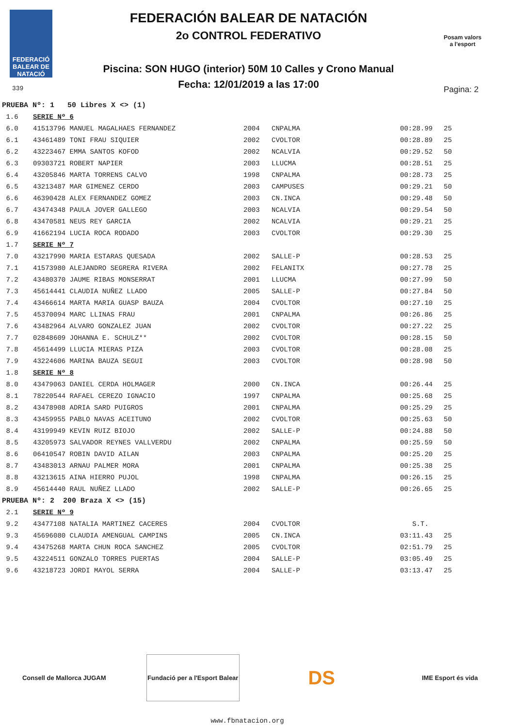FEDERACIÓ BALEAR DE NATACIÓ
339
FEDERACIÓN BALEAR DE NATACIÓN
2o CONTROL FEDERATIVO
Piscina: SON HUGO (interior) 50M 10 Calles y Crono Manual
Fecha: 12/01/2019 a las 17:00
Posam valors
a l'esport
Pagina: 2
| PRUEBA Nº: 1 50 Libres X <> (1) | | | | | |
| 1.6 | SERIE Nº 6 | | | | |
| 6.0 | 41513796 MANUEL MAGALHAES FERNANDEZ | 2004 | CNPALMA | 00:28.99 | 25 |
| 6.1 | 43461489 TONI FRAU SIQUIER | 2002 | CVOLTOR | 00:28.89 | 25 |
| 6.2 | 43223467 EMMA SANTOS KOFOD | 2002 | NCALVIA | 00:29.52 | 50 |
| 6.3 | 09303721 ROBERT NAPIER | 2003 | LLUCMA | 00:28.51 | 25 |
| 6.4 | 43205846 MARTA TORRENS CALVO | 1998 | CNPALMA | 00:28.73 | 25 |
| 6.5 | 43213487 MAR GIMENEZ CERDO | 2003 | CAMPUSES | 00:29.21 | 50 |
| 6.6 | 46390428 ALEX FERNANDEZ GOMEZ | 2003 | CN.INCA | 00:29.48 | 50 |
| 6.7 | 43474348 PAULA JOVER GALLEGO | 2003 | NCALVIA | 00:29.54 | 50 |
| 6.8 | 43470581 NEUS REY GARCIA | 2002 | NCALVIA | 00:29.21 | 25 |
| 6.9 | 41662194 LUCIA ROCA RODADO | 2003 | CVOLTOR | 00:29.30 | 25 |
| 1.7 | SERIE Nº 7 | | | | |
| 7.0 | 43217990 MARIA ESTARAS QUESADA | 2002 | SALLE-P | 00:28.53 | 25 |
| 7.1 | 41573980 ALEJANDRO SEGRERA RIVERA | 2002 | FELANITX | 00:27.78 | 25 |
| 7.2 | 43480370 JAUME RIBAS MONSERRAT | 2001 | LLUCMA | 00:27.99 | 50 |
| 7.3 | 45614441 CLAUDIA NUÑEZ LLADO | 2005 | SALLE-P | 00:27.84 | 50 |
| 7.4 | 43466614 MARTA MARIA GUASP BAUZA | 2004 | CVOLTOR | 00:27.10 | 25 |
| 7.5 | 45370094 MARC LLINAS FRAU | 2001 | CNPALMA | 00:26.86 | 25 |
| 7.6 | 43482964 ALVARO GONZALEZ JUAN | 2002 | CVOLTOR | 00:27.22 | 25 |
| 7.7 | 02848609 JOHANNA E. SCHULZ** | 2002 | CVOLTOR | 00:28.15 | 50 |
| 7.8 | 45614499 LLUCIA MIERAS PIZA | 2003 | CVOLTOR | 00:28.08 | 25 |
| 7.9 | 43224606 MARINA BAUZA SEGUI | 2003 | CVOLTOR | 00:28.98 | 50 |
| 1.8 | SERIE Nº 8 | | | | |
| 8.0 | 43479063 DANIEL CERDA HOLMAGER | 2000 | CN.INCA | 00:26.44 | 25 |
| 8.1 | 78220544 RAFAEL CEREZO IGNACIO | 1997 | CNPALMA | 00:25.68 | 25 |
| 8.2 | 43478908 ADRIA SARD PUIGROS | 2001 | CNPALMA | 00:25.29 | 25 |
| 8.3 | 43459955 PABLO NAVAS ACEITUNO | 2002 | CVOLTOR | 00:25.63 | 50 |
| 8.4 | 43199949 KEVIN RUIZ BIOJO | 2002 | SALLE-P | 00:24.88 | 50 |
| 8.5 | 43205973 SALVADOR REYNES VALLVERDU | 2002 | CNPALMA | 00:25.59 | 50 |
| 8.6 | 06410547 ROBIN DAVID AILAN | 2003 | CNPALMA | 00:25.20 | 25 |
| 8.7 | 43483013 ARNAU PALMER MORA | 2001 | CNPALMA | 00:25.38 | 25 |
| 8.8 | 43213615 AINA HIERRO PUJOL | 1998 | CNPALMA | 00:26.15 | 25 |
| 8.9 | 45614440 RAUL NUÑEZ LLADO | 2002 | SALLE-P | 00:26.65 | 25 |
| PRUEBA Nº: 2 200 Braza X <> (15) | | | | | |
| 2.1 | SERIE Nº 9 | | | | |
| 9.2 | 43477108 NATALIA MARTINEZ CACERES | 2004 | CVOLTOR | S.T. | |
| 9.3 | 45696080 CLAUDIA AMENGUAL CAMPINS | 2005 | CN.INCA | 03:11.43 | 25 |
| 9.4 | 43475268 MARTA CHUN ROCA SANCHEZ | 2005 | CVOLTOR | 02:51.79 | 25 |
| 9.5 | 43224511 GONZALO TORRES PUERTAS | 2004 | SALLE-P | 03:05.49 | 25 |
| 9.6 | 43218723 JORDI MAYOL SERRA | 2004 | SALLE-P | 03:13.47 | 25 |
Consell de Mallorca JUGAM
Fundació per a l'Esport Balear
DS
IME Esport és vida
www.fbnatacion.org